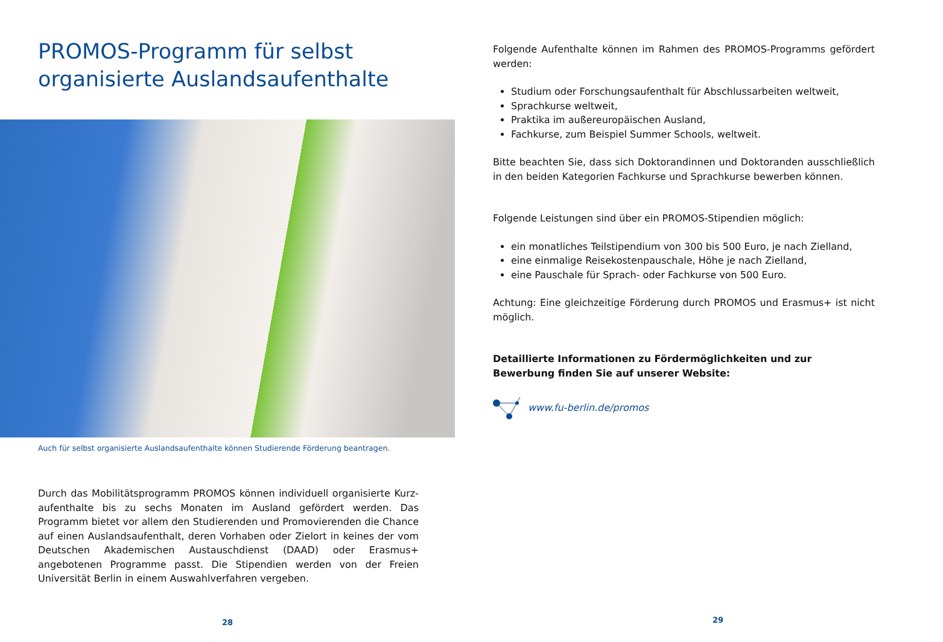PROMOS-Programm für selbst organisierte Auslandsaufenthalte
Auch für selbst organisierte Auslandsaufenthalte können Studierende Förderung beantragen.
Durch das Mobilitätsprogramm PROMOS können individuell organisierte Kurz­aufenthalte bis zu sechs Monaten im Ausland gefördert werden. Das Programm bietet vor allem den Studierenden und Promovierenden die Chance auf einen Auslandsaufenthalt, deren Vorhaben oder Zielort in keines der vom Deutschen Akademischen Austauschdienst (DAAD) oder Erasmus+ angebotenen Programme passt. Die Stipendien werden von der Freien Universität Berlin in einem Auswahl­verfahren vergeben.
28
Folgende Aufenthalte können im Rahmen des PROMOS-Programms gefördert werden:
Studium oder Forschungsaufenthalt für Abschlussarbeiten weltweit,
Sprachkurse weltweit,
Praktika im außereuropäischen Ausland,
Fachkurse, zum Beispiel Summer Schools, weltweit.
Bitte beachten Sie, dass sich Doktorandinnen und Doktoranden ausschließlich in den beiden Kategorien Fachkurse und Sprachkurse bewerben können.
Folgende Leistungen sind über ein PROMOS-Stipendien möglich:
ein monatliches Teilstipendium von 300 bis 500 Euro, je nach Zielland,
eine einmalige Reisekostenpauschale, Höhe je nach Zielland,
eine Pauschale für Sprach- oder Fachkurse von 500 Euro.
Achtung: Eine gleichzeitige Förderung durch PROMOS und Erasmus+ ist nicht möglich.
Detaillierte Informationen zu Fördermöglichkeiten und zur Bewerbung finden Sie auf unserer Website:
www.fu-berlin.de/promos
29